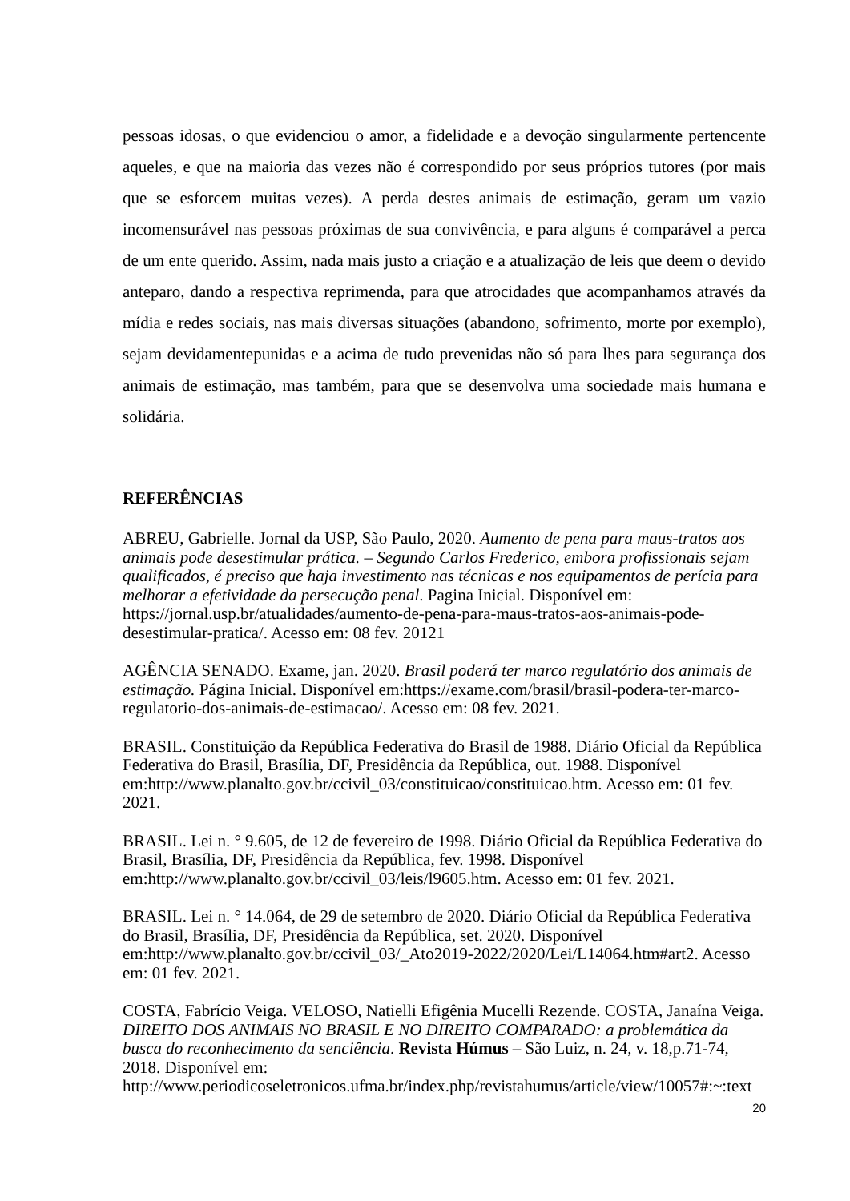pessoas idosas, o que evidenciou o amor, a fidelidade e a devoção singularmente pertencente aqueles, e que na maioria das vezes não é correspondido por seus próprios tutores (por mais que se esforcem muitas vezes). A perda destes animais de estimação, geram um vazio incomensurável nas pessoas próximas de sua convivência, e para alguns é comparável a perca de um ente querido. Assim, nada mais justo a criação e a atualização de leis que deem o devido anteparo, dando a respectiva reprimenda, para que atrocidades que acompanhamos através da mídia e redes sociais, nas mais diversas situações (abandono, sofrimento, morte por exemplo), sejam devidamentepunidas e a acima de tudo prevenidas não só para lhes para segurança dos animais de estimação, mas também, para que se desenvolva uma sociedade mais humana e solidária.
REFERÊNCIAS
ABREU, Gabrielle. Jornal da USP, São Paulo, 2020. Aumento de pena para maus-tratos aos animais pode desestimular prática. – Segundo Carlos Frederico, embora profissionais sejam qualificados, é preciso que haja investimento nas técnicas e nos equipamentos de perícia para melhorar a efetividade da persecução penal. Pagina Inicial. Disponível em: https://jornal.usp.br/atualidades/aumento-de-pena-para-maus-tratos-aos-animais-pode-desestimular-pratica/. Acesso em: 08 fev. 20121
AGÊNCIA SENADO. Exame, jan. 2020. Brasil poderá ter marco regulatório dos animais de estimação. Página Inicial. Disponível em:https://exame.com/brasil/brasil-podera-ter-marco-regulatorio-dos-animais-de-estimacao/. Acesso em: 08 fev. 2021.
BRASIL. Constituição da República Federativa do Brasil de 1988. Diário Oficial da República Federativa do Brasil, Brasília, DF, Presidência da República, out. 1988. Disponível em:http://www.planalto.gov.br/ccivil_03/constituicao/constituicao.htm. Acesso em: 01 fev. 2021.
BRASIL. Lei n. ° 9.605, de 12 de fevereiro de 1998. Diário Oficial da República Federativa do Brasil, Brasília, DF, Presidência da República, fev. 1998. Disponível em:http://www.planalto.gov.br/ccivil_03/leis/l9605.htm. Acesso em: 01 fev. 2021.
BRASIL. Lei n. ° 14.064, de 29 de setembro de 2020. Diário Oficial da República Federativa do Brasil, Brasília, DF, Presidência da República, set. 2020. Disponível em:http://www.planalto.gov.br/ccivil_03/_Ato2019-2022/2020/Lei/L14064.htm#art2. Acesso em: 01 fev. 2021.
COSTA, Fabrício Veiga. VELOSO, Natielli Efigênia Mucelli Rezende. COSTA, Janaína Veiga. DIREITO DOS ANIMAIS NO BRASIL E NO DIREITO COMPARADO: a problemática da busca do reconhecimento da senciência. Revista Húmus – São Luiz, n. 24, v. 18,p.71-74, 2018. Disponível em: http://www.periodicoseletronicos.ufma.br/index.php/revistahumus/article/view/10057#:~:text
20